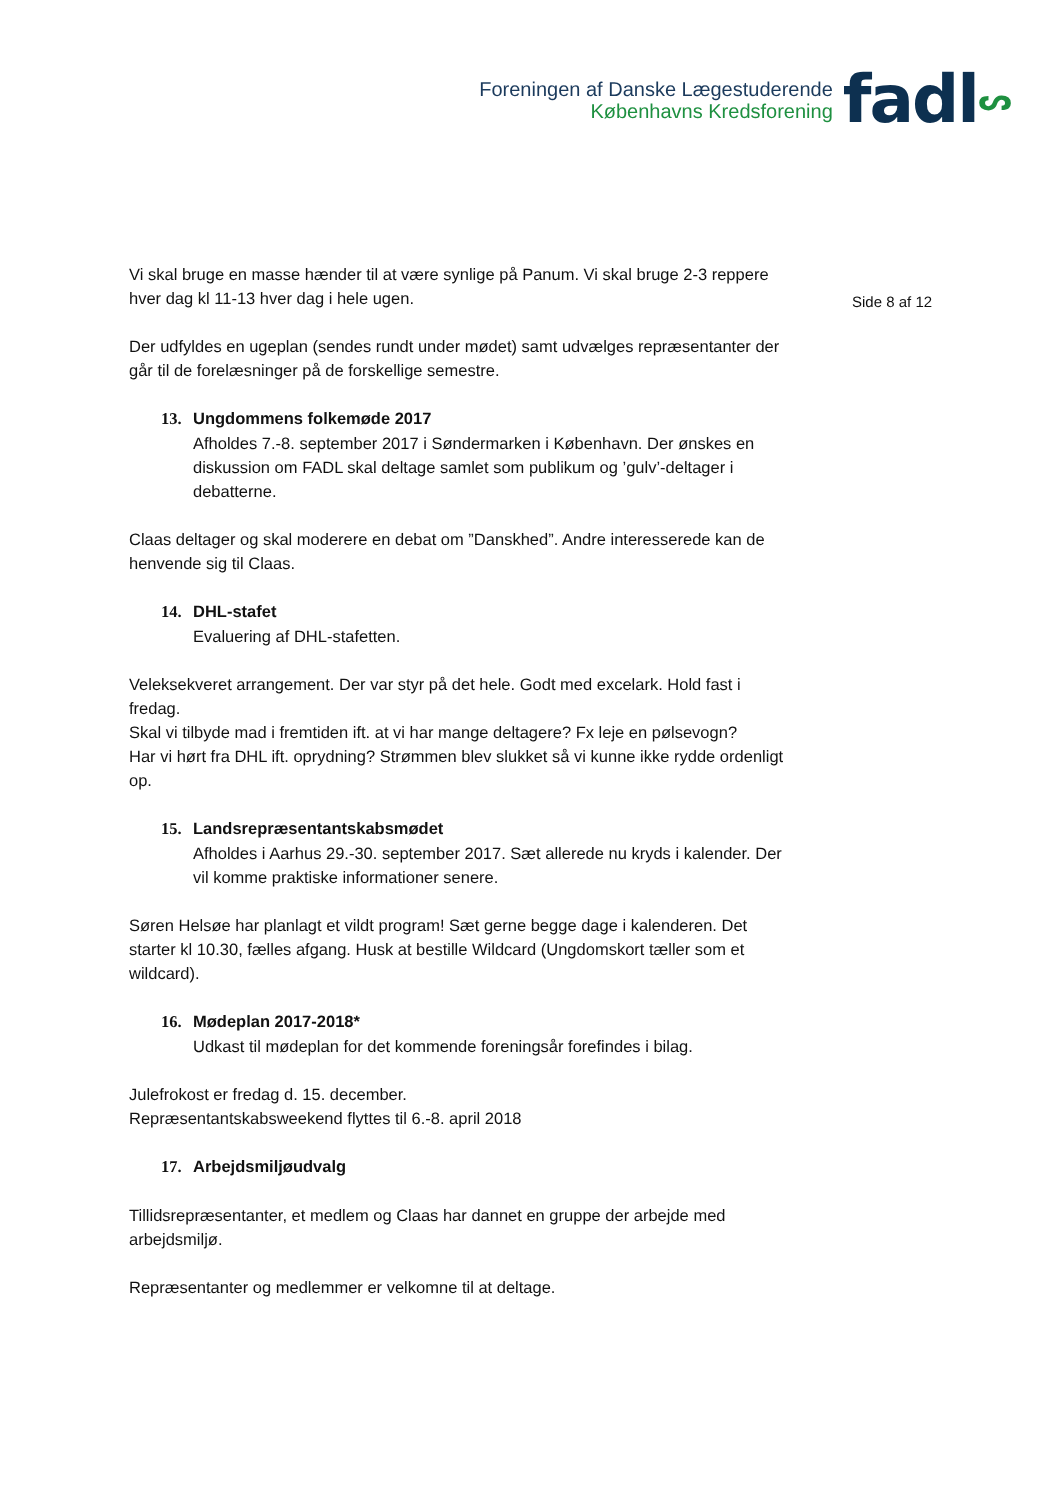Foreningen af Danske Lægestuderende
Københavns Kredsforening
fadlᔕ
Side 8 af 12
Vi skal bruge en masse hænder til at være synlige på Panum. Vi skal bruge 2-3 reppere hver dag kl 11-13 hver dag i hele ugen.
Der udfyldes en ugeplan (sendes rundt under mødet) samt udvælges repræsentanter der går til de forelæsninger på de forskellige semestre.
13. Ungdommens folkemøde 2017
Afholdes 7.-8. september 2017 i Søndermarken i København. Der ønskes en diskussion om FADL skal deltage samlet som publikum og ’gulv’-deltager i debatterne.
Claas deltager og skal moderere en debat om ”Danskhed”. Andre interesserede kan de henvende sig til Claas.
14. DHL-stafet
Evaluering af DHL-stafetten.
Veleksekveret arrangement. Der var styr på det hele. Godt med excelark. Hold fast i fredag.
Skal vi tilbyde mad i fremtiden ift. at vi har mange deltagere? Fx leje en pølsevogn?
Har vi hørt fra DHL ift. oprydning? Strømmen blev slukket så vi kunne ikke rydde ordenligt op.
15. Landsrepræsentantskabsmødet
Afholdes i Aarhus 29.-30. september 2017. Sæt allerede nu kryds i kalender. Der vil komme praktiske informationer senere.
Søren Helsøe har planlagt et vildt program! Sæt gerne begge dage i kalenderen. Det starter kl 10.30, fælles afgang. Husk at bestille Wildcard (Ungdomskort tæller som et wildcard).
16. Mødeplan 2017-2018*
Udkast til mødeplan for det kommende foreningsår forefindes i bilag.
Julefrokost er fredag d. 15. december.
Repræsentantskabsweekend flyttes til 6.-8. april 2018
17. Arbejdsmiljøudvalg
Tillidsrepræsentanter, et medlem og Claas har dannet en gruppe der arbejde med arbejdsmiljø.
Repræsentanter og medlemmer er velkomne til at deltage.